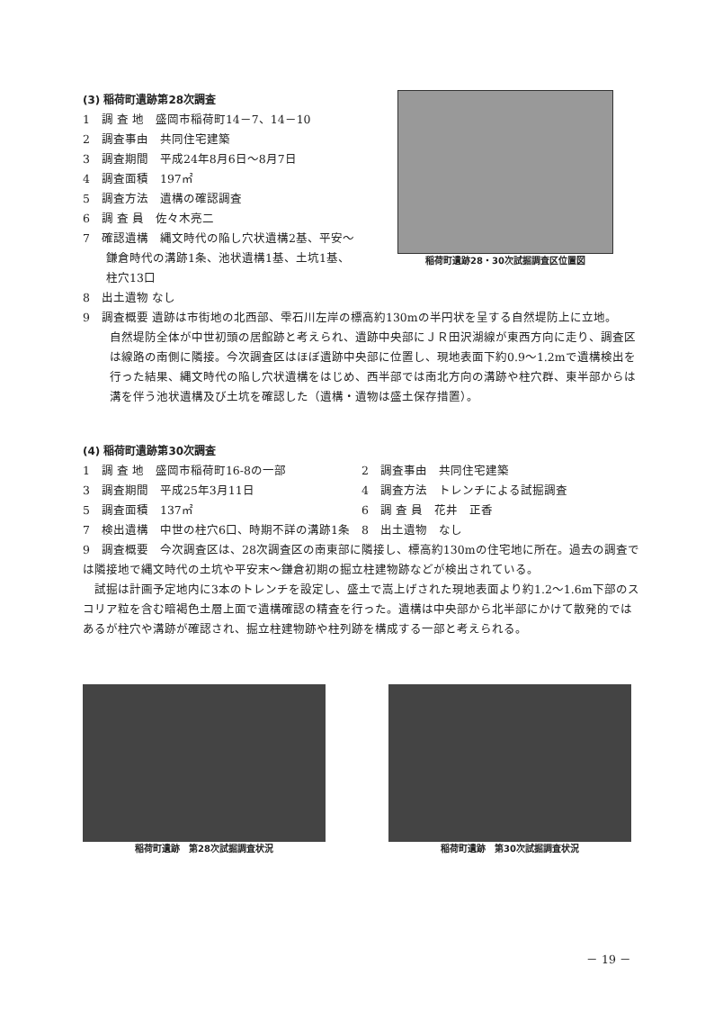(3) 稲荷町遺跡第28次調査
1　調 査 地　盛岡市稲荷町14－7、14－10
2　調査事由　共同住宅建築
3　調査期間　平成24年8月6日～8月7日
4　調査面積　197㎡
5　調査方法　遺構の確認調査
6　調 査 員　佐々木亮二
7　確認遺構　縄文時代の陥し穴状遺構2基、平安～
　　鎌倉時代の溝跡1条、池状遺構1基、土坑1基、
　　柱穴13口
稲荷町遺跡28・30次試掘調査区位置図
8　出土遺物 なし
9　調査概要 遺跡は市街地の北西部、雫石川左岸の標高約130mの半円状を呈する自然堤防上に立地。
自然堤防全体が中世初頭の居館跡と考えられ、遺跡中央部にＪＲ田沢湖線が東西方向に走り、調査区は線路の南側に隣接。今次調査区はほぼ遺跡中央部に位置し、現地表面下約0.9～1.2mで遺構検出を行った結果、縄文時代の陥し穴状遺構をはじめ、西半部では南北方向の溝跡や柱穴群、東半部からは溝を伴う池状遺構及び土坑を確認した（遺構・遺物は盛土保存措置）。
(4) 稲荷町遺跡第30次調査
1　調 査 地　盛岡市稲荷町16-8の一部 2　調査事由　共同住宅建築
3　調査期間　平成25年3月11日 4　調査方法　トレンチによる試掘調査
5　調査面積　137㎡ 6　調 査 員　花井　正香
7　検出遺構　中世の柱穴6口、時期不詳の溝跡1条 8　出土遺物　なし
9　調査概要　今次調査区は、28次調査区の南東部に隣接し、標高約130mの住宅地に所在。過去の調査では隣接地で縄文時代の土坑や平安末～鎌倉初期の掘立柱建物跡などが検出されている。
　試掘は計画予定地内に3本のトレンチを設定し、盛土で嵩上げされた現地表面より約1.2～1.6m下部のスコリア粒を含む暗褐色土層上面で遺構確認の精査を行った。遺構は中央部から北半部にかけて散発的ではあるが柱穴や溝跡が確認され、掘立柱建物跡や柱列跡を構成する一部と考えられる。
稲荷町遺跡　第28次試掘調査状況 稲荷町遺跡　第30次試掘調査状況
－ 19 －